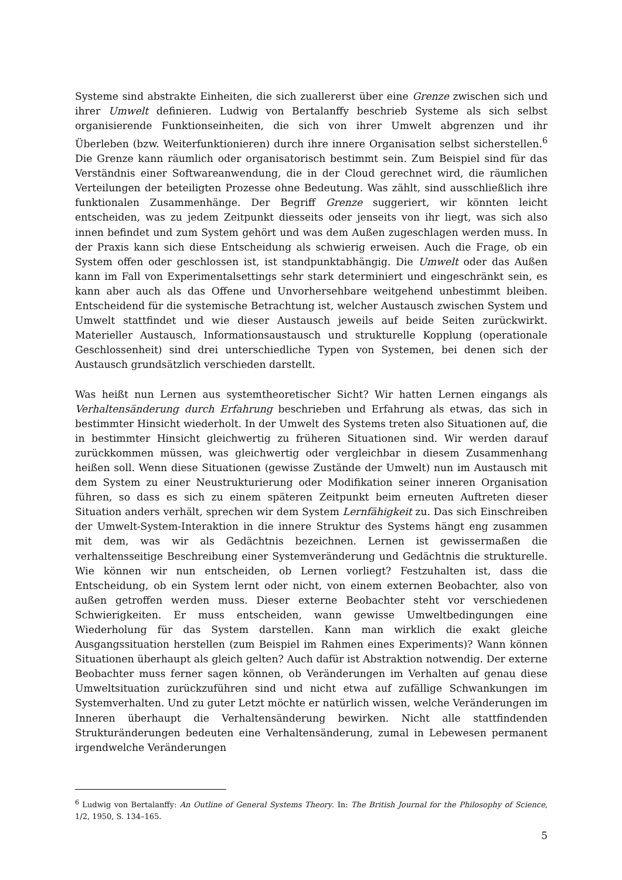Systeme sind abstrakte Einheiten, die sich zuallererst über eine Grenze zwischen sich und ihrer Umwelt definieren. Ludwig von Bertalanffy beschrieb Systeme als sich selbst organisierende Funktionseinheiten, die sich von ihrer Umwelt abgrenzen und ihr Überleben (bzw. Weiterfunktionieren) durch ihre innere Organisation selbst sicherstellen.<sup>6</sup> Die Grenze kann räumlich oder organisatorisch bestimmt sein. Zum Beispiel sind für das Verständnis einer Softwareanwendung, die in der Cloud gerechnet wird, die räumlichen Verteilungen der beteiligten Prozesse ohne Bedeutung. Was zählt, sind ausschließlich ihre funktionalen Zusammenhänge. Der Begriff Grenze suggeriert, wir könnten leicht entscheiden, was zu jedem Zeitpunkt diesseits oder jenseits von ihr liegt, was sich also innen befindet und zum System gehört und was dem Außen zugeschlagen werden muss. In der Praxis kann sich diese Entscheidung als schwierig erweisen. Auch die Frage, ob ein System offen oder geschlossen ist, ist standpunktabhängig. Die Umwelt oder das Außen kann im Fall von Experimentalsettings sehr stark determiniert und eingeschränkt sein, es kann aber auch als das Offene und Unvorhersehbare weitgehend unbestimmt bleiben. Entscheidend für die systemische Betrachtung ist, welcher Austausch zwischen System und Umwelt stattfindet und wie dieser Austausch jeweils auf beide Seiten zurückwirkt. Materieller Austausch, Informationsaustausch und strukturelle Kopplung (operationale Geschlossenheit) sind drei unterschiedliche Typen von Systemen, bei denen sich der Austausch grundsätzlich verschieden darstellt.
Was heißt nun Lernen aus systemtheoretischer Sicht? Wir hatten Lernen eingangs als Verhaltensänderung durch Erfahrung beschrieben und Erfahrung als etwas, das sich in bestimmter Hinsicht wiederholt. In der Umwelt des Systems treten also Situationen auf, die in bestimmter Hinsicht gleichwertig zu früheren Situationen sind. Wir werden darauf zurückkommen müssen, was gleichwertig oder vergleichbar in diesem Zusammenhang heißen soll. Wenn diese Situationen (gewisse Zustände der Umwelt) nun im Austausch mit dem System zu einer Neustrukturierung oder Modifikation seiner inneren Organisation führen, so dass es sich zu einem späteren Zeitpunkt beim erneuten Auftreten dieser Situation anders verhält, sprechen wir dem System Lernfähigkeit zu. Das sich Einschreiben der Umwelt-System-Interaktion in die innere Struktur des Systems hängt eng zusammen mit dem, was wir als Gedächtnis bezeichnen. Lernen ist gewissermaßen die verhaltensseitige Beschreibung einer Systemveränderung und Gedächtnis die strukturelle. Wie können wir nun entscheiden, ob Lernen vorliegt? Festzuhalten ist, dass die Entscheidung, ob ein System lernt oder nicht, von einem externen Beobachter, also von außen getroffen werden muss. Dieser externe Beobachter steht vor verschiedenen Schwierigkeiten. Er muss entscheiden, wann gewisse Umweltbedingungen eine Wiederholung für das System darstellen. Kann man wirklich die exakt gleiche Ausgangssituation herstellen (zum Beispiel im Rahmen eines Experiments)? Wann können Situationen überhaupt als gleich gelten? Auch dafür ist Abstraktion notwendig. Der externe Beobachter muss ferner sagen können, ob Veränderungen im Verhalten auf genau diese Umweltsituation zurückzuführen sind und nicht etwa auf zufällige Schwankungen im Systemverhalten. Und zu guter Letzt möchte er natürlich wissen, welche Veränderungen im Inneren überhaupt die Verhaltensänderung bewirken. Nicht alle stattfindenden Strukturänderungen bedeuten eine Verhaltensänderung, zumal in Lebewesen permanent irgendwelche Veränderungen
<sup>6</sup> Ludwig von Bertalanffy: An Outline of General Systems Theory. In: The British Journal for the Philosophy of Science, 1/2, 1950, S. 134–165.
5